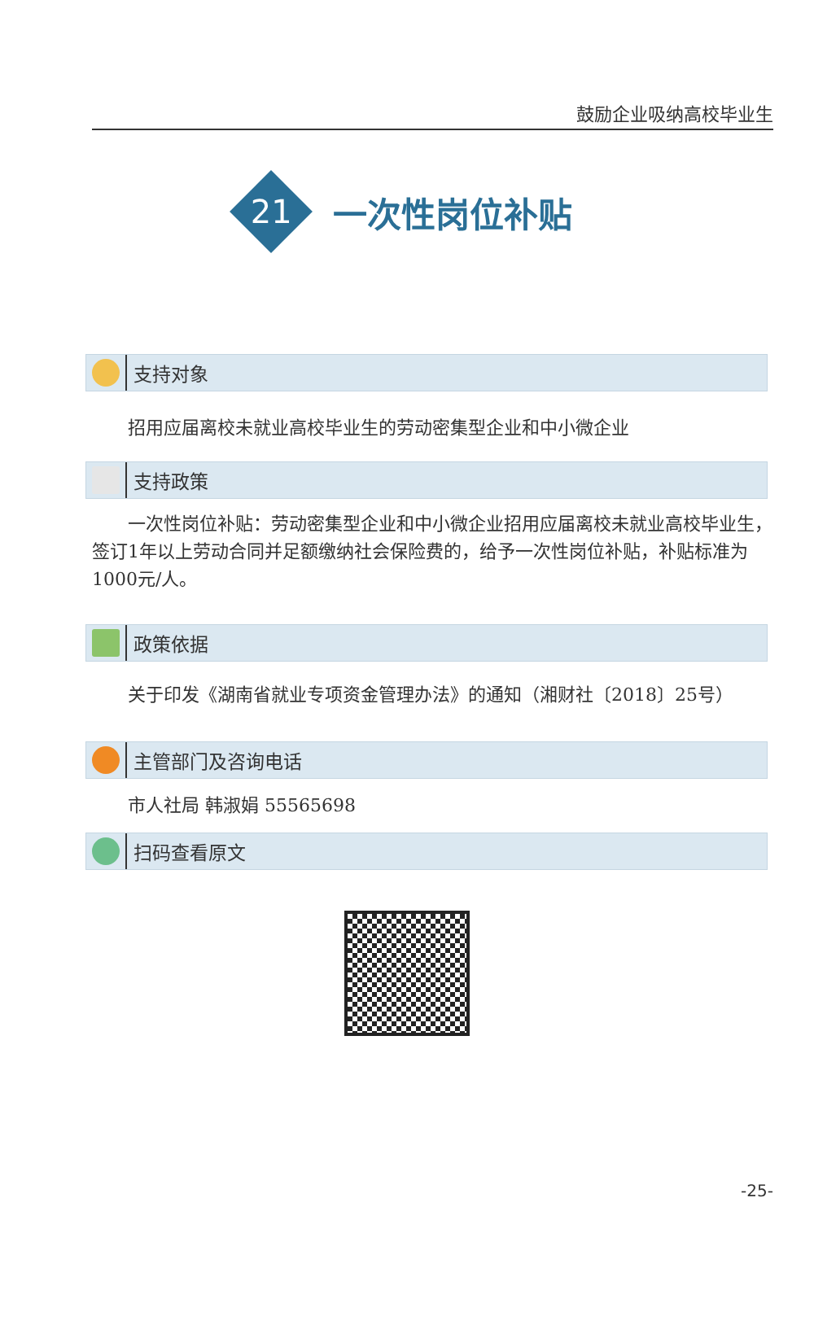鼓励企业吸纳高校毕业生
21
一次性岗位补贴
支持对象
招用应届离校未就业高校毕业生的劳动密集型企业和中小微企业
支持政策
一次性岗位补贴：劳动密集型企业和中小微企业招用应届离校未就业高校毕业生，签订1年以上劳动合同并足额缴纳社会保险费的，给予一次性岗位补贴，补贴标准为1000元/人。
政策依据
关于印发《湖南省就业专项资金管理办法》的通知（湘财社〔2018〕25号）
主管部门及咨询电话
市人社局 韩淑娟 55565698
扫码查看原文
-25-